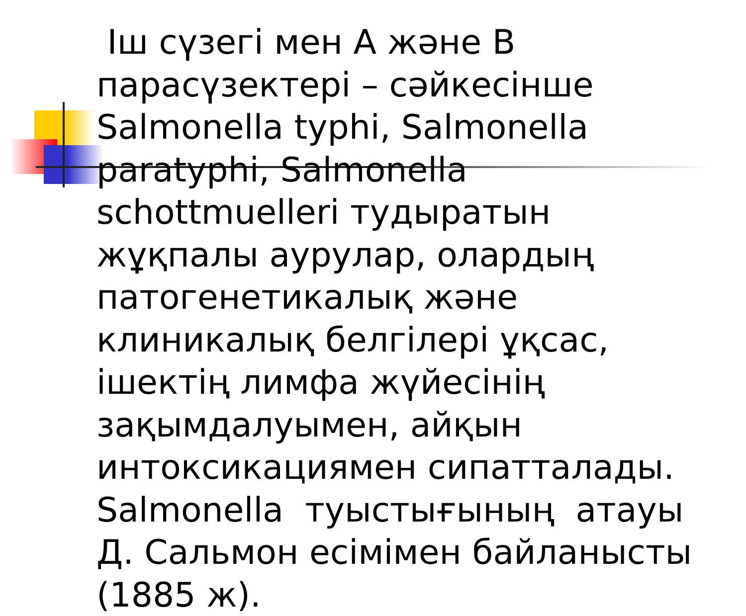Іш сүзегі мен А және В парасүзектері – сәйкесінше Salmonella typhi, Salmonella paratyphi, Salmonella schottmuelleri тудыратын жұқпалы аурулар, олардың патогенетикалық және клиникалық белгілері ұқсас, ішектің лимфа жүйесінің зақымдалуымен, айқын интоксикациямен сипатталады. Salmonella туыстығының атауы Д. Сальмон есімімен байланысты (1885 ж).